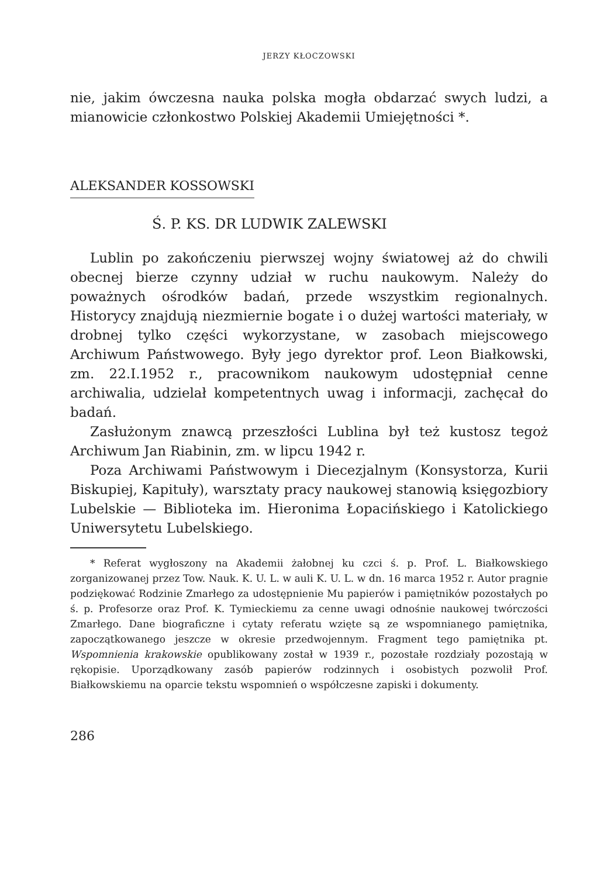JERZY KŁOCZOWSKI
nie, jakim ówczesna nauka polska mogła obdarzać swych ludzi, a mianowicie członkostwo Polskiej Akademii Umiejętności *.
ALEKSANDER KOSSOWSKI
Ś. P. KS. DR LUDWIK ZALEWSKI
Lublin po zakończeniu pierwszej wojny światowej aż do chwili obecnej bierze czynny udział w ruchu naukowym. Należy do poważnych ośrodków badań, przede wszystkim regionalnych. Historycy znajdują niezmiernie bogate i o dużej wartości materiały, w drobnej tylko części wykorzystane, w zasobach miejscowego Archiwum Państwowego. Były jego dyrektor prof. Leon Białkowski, zm. 22.I.1952 r., pracownikom naukowym udostępniał cenne archiwalia, udzielał kompetentnych uwag i informacji, zachęcał do badań.
Zasłużonym znawcą przeszłości Lublina był też kustosz tegoż Archiwum Jan Riabinin, zm. w lipcu 1942 r.
Poza Archiwami Państwowym i Diecezjalnym (Konsystorza, Kurii Biskupiej, Kapituły), warsztaty pracy naukowej stanowią księgozbiory Lubelskie — Biblioteka im. Hieronima Łopacińskiego i Katolickiego Uniwersytetu Lubelskiego.
* Referat wygłoszony na Akademii żałobnej ku czci ś. p. Prof. L. Białkowskiego zorganizowanej przez Tow. Nauk. K. U. L. w auli K. U. L. w dn. 16 marca 1952 r. Autor pragnie podziękować Rodzinie Zmarłego za udostępnienie Mu papierów i pamiętników pozostałych po ś. p. Profesorze oraz Prof. K. Tymieckiemu za cenne uwagi odnośnie naukowej twórczości Zmarłego. Dane biograficzne i cytaty referatu wzięte są ze wspomnianego pamiętnika, zapoczątkowanego jeszcze w okresie przedwojennym. Fragment tego pamiętnika pt. Wspomnienia krakowskie opublikowany został w 1939 r., pozostałe rozdziały pozostają w rękopisie. Uporządkowany zasób papierów rodzinnych i osobistych pozwolił Prof. Białkowskiemu na oparcie tekstu wspomnień o współczesne zapiski i dokumenty.
286